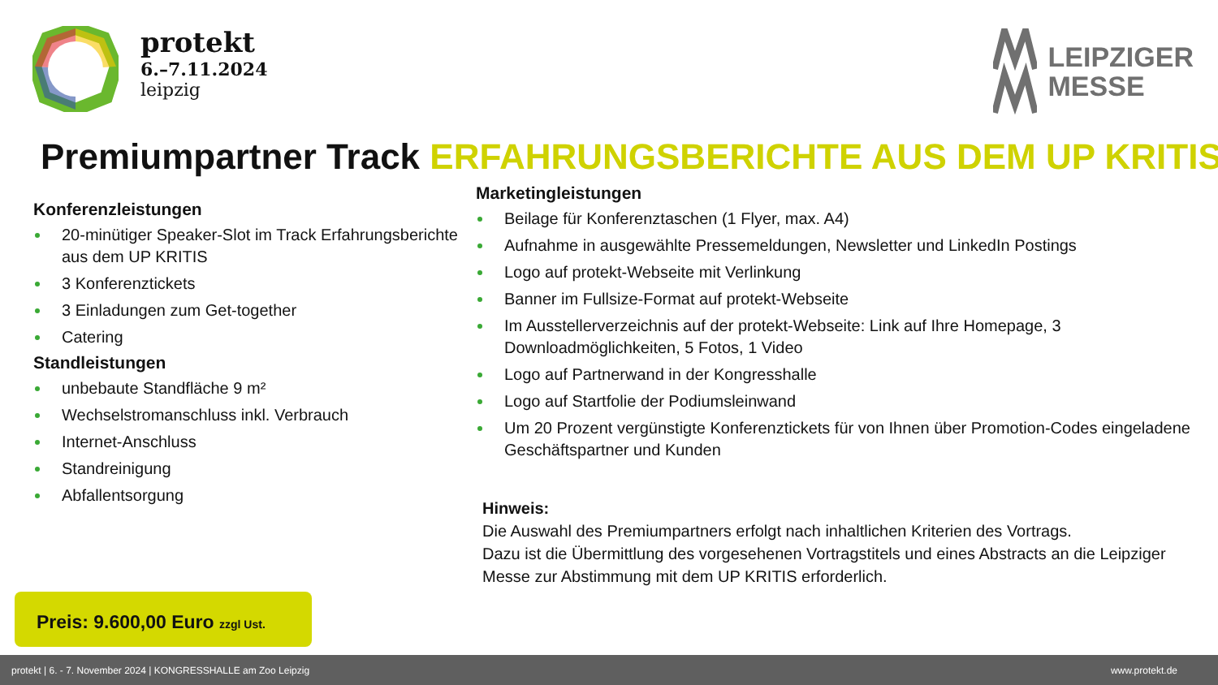protekt
6.–7.11.2024
leipzig
LEIPZIGER
MESSE
Premiumpartner Track ERFAHRUNGSBERICHTE AUS DEM UP KRITIS
Konferenzleistungen
20-minütiger Speaker-Slot im Track Erfahrungsberichte aus dem UP KRITIS
3 Konferenztickets
3 Einladungen zum Get-together
Catering
Standleistungen
unbebaute Standfläche 9 m²
Wechselstromanschluss inkl. Verbrauch
Internet-Anschluss
Standreinigung
Abfallentsorgung
Marketingleistungen
Beilage für Konferenztaschen (1 Flyer, max. A4)
Aufnahme in ausgewählte Pressemeldungen, Newsletter und LinkedIn Postings
Logo auf protekt-Webseite mit Verlinkung
Banner im Fullsize-Format auf protekt-Webseite
Im Ausstellerverzeichnis auf der protekt-Webseite: Link auf Ihre Homepage, 3 Downloadmöglichkeiten, 5 Fotos, 1 Video
Logo auf Partnerwand in der Kongresshalle
Logo auf Startfolie der Podiumsleinwand
Um 20 Prozent vergünstigte Konferenztickets für von Ihnen über Promotion-Codes eingeladene Geschäftspartner und Kunden
Hinweis:
Die Auswahl des Premiumpartners erfolgt nach inhaltlichen Kriterien des Vortrags.
Dazu ist die Übermittlung des vorgesehenen Vortragstitels und eines Abstracts an die Leipziger Messe zur Abstimmung mit dem UP KRITIS erforderlich.
Preis: 9.600,00 Euro zzgl Ust.
protekt | 6. - 7. November 2024 | KONGRESSHALLE am Zoo Leipzig www.protekt.de